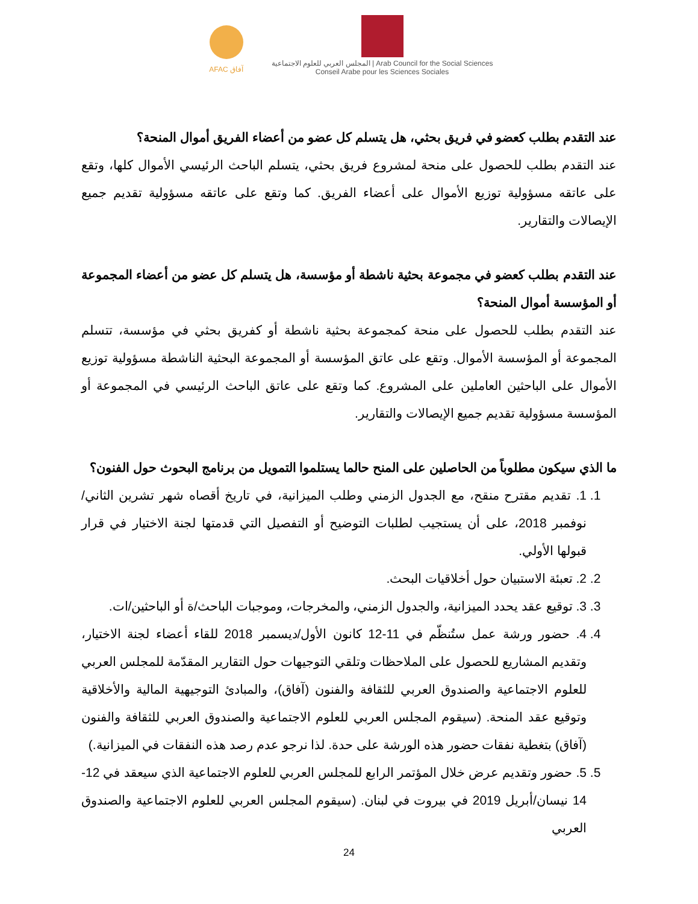AFAC آفاق المجلس العربي للعلوم الاجتماعية | Arab Council for the Social Sciences
Conseil Arabe pour les Sciences Sociales
عند التقدم بطلب كعضو في فريق بحثي، هل يتسلم كل عضو من أعضاء الفريق أموال المنحة؟
عند التقدم بطلب للحصول على منحة لمشروع فريق بحثي، يتسلم الباحث الرئيسي الأموال كلها، وتقع على عاتقه مسؤولية توزيع الأموال على أعضاء الفريق. كما وتقع على عاتقه مسؤولية تقديم جميع الإيصالات والتقارير.
عند التقدم بطلب كعضو في مجموعة بحثية ناشطة أو مؤسسة، هل يتسلم كل عضو من أعضاء المجموعة أو المؤسسة أموال المنحة؟
عند التقدم بطلب للحصول على منحة كمجموعة بحثية ناشطة أو كفريق بحثي في مؤسسة، تتسلم المجموعة أو المؤسسة الأموال. وتقع على عاتق المؤسسة أو المجموعة البحثية الناشطة مسؤولية توزيع الأموال على الباحثين العاملين على المشروع. كما وتقع على عاتق الباحث الرئيسي في المجموعة أو المؤسسة مسؤولية تقديم جميع الإيصالات والتقارير.
ما الذي سيكون مطلوباً من الحاصلين على المنح حالما يستلموا التمويل من برنامج البحوث حول الفنون؟
1. 1. تقديم مقترح منقح، مع الجدول الزمني وطلب الميزانية، في تاريخ أقصاه شهر تشرين الثاني/نوفمبر 2018، على أن يستجيب لطلبات التوضيح أو التفصيل التي قدمتها لجنة الاختيار في قرار قبولها الأولي.
2. 2. تعبئة الاستبيان حول أخلاقيات البحث.
3. 3. توقيع عقد يحدد الميزانية، والجدول الزمني، والمخرجات، وموجبات الباحث/ة أو الباحثين/ات.
4. 4. حضور ورشة عمل ستُنظّم في 11-12 كانون الأول/ديسمبر 2018 للقاء أعضاء لجنة الاختيار، وتقديم المشاريع للحصول على الملاحظات وتلقي التوجيهات حول التقارير المقدّمة للمجلس العربي للعلوم الاجتماعية والصندوق العربي للثقافة والفنون (آفاق)، والمبادئ التوجيهية المالية والأخلاقية وتوقيع عقد المنحة. (سيقوم المجلس العربي للعلوم الاجتماعية والصندوق العربي للثقافة والفنون (آفاق) بتغطية نفقات حضور هذه الورشة على حدة. لذا نرجو عدم رصد هذه النفقات في الميزانية.)
5. 5. حضور وتقديم عرض خلال المؤتمر الرابع للمجلس العربي للعلوم الاجتماعية الذي سيعقد في 12-14 نيسان/أبريل 2019 في بيروت في لبنان. (سيقوم المجلس العربي للعلوم الاجتماعية والصندوق العربي
24